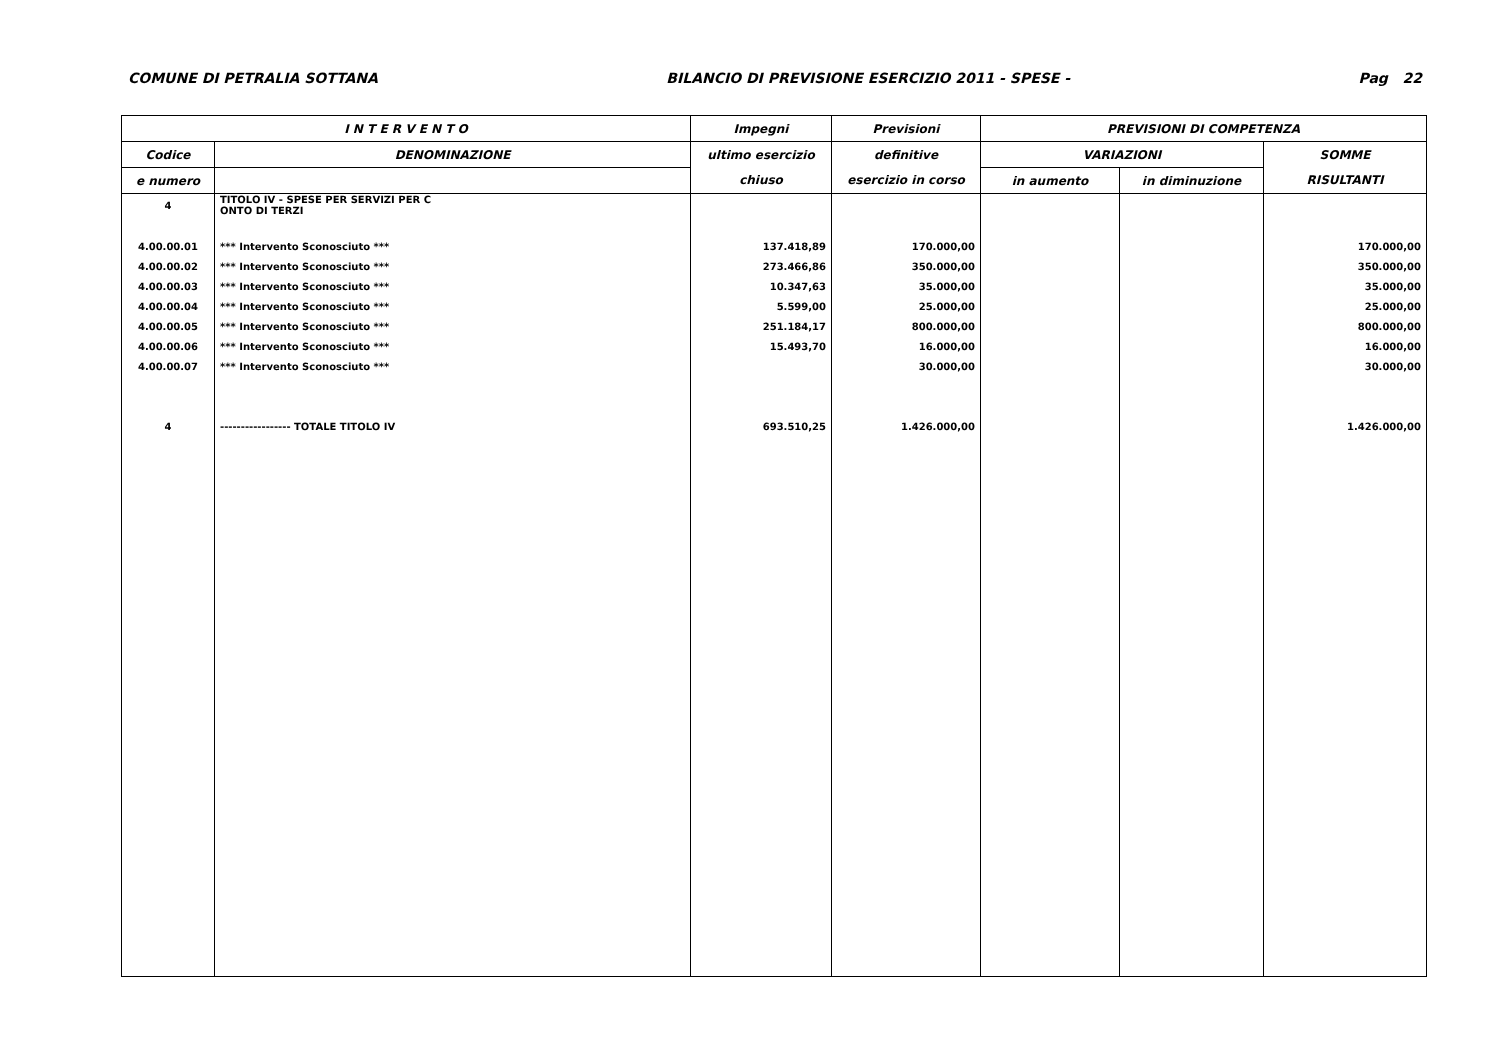COMUNE DI PETRALIA SOTTANA BILANCIO DI PREVISIONE ESERCIZIO 2011 - SPESE - Pag 22
| I N T E R V E N T O | | Impegni | Previsioni | PREVISIONI DI COMPETENZA | | |
| --- | --- | --- | --- | --- | --- | --- |
| Codice | DENOMINAZIONE | ultimo esercizio | definitive | VARIAZIONI | | SOMME |
| e numero | | chiuso | esercizio in corso | in aumento | in diminuzione | RISULTANTI |
| 4 | TITOLO IV - SPESE PER SERVIZI PER C ONTO DI TERZI | | | | | |
| 4.00.00.01 | *** Intervento Sconosciuto *** | 137.418,89 | 170.000,00 | | | 170.000,00 |
| 4.00.00.02 | *** Intervento Sconosciuto *** | 273.466,86 | 350.000,00 | | | 350.000,00 |
| 4.00.00.03 | *** Intervento Sconosciuto *** | 10.347,63 | 35.000,00 | | | 35.000,00 |
| 4.00.00.04 | *** Intervento Sconosciuto *** | 5.599,00 | 25.000,00 | | | 25.000,00 |
| 4.00.00.05 | *** Intervento Sconosciuto *** | 251.184,17 | 800.000,00 | | | 800.000,00 |
| 4.00.00.06 | *** Intervento Sconosciuto *** | 15.493,70 | 16.000,00 | | | 16.000,00 |
| 4.00.00.07 | *** Intervento Sconosciuto *** | | 30.000,00 | | | 30.000,00 |
| 4 | ----------------- TOTALE TITOLO IV | 693.510,25 | 1.426.000,00 | | | 1.426.000,00 |